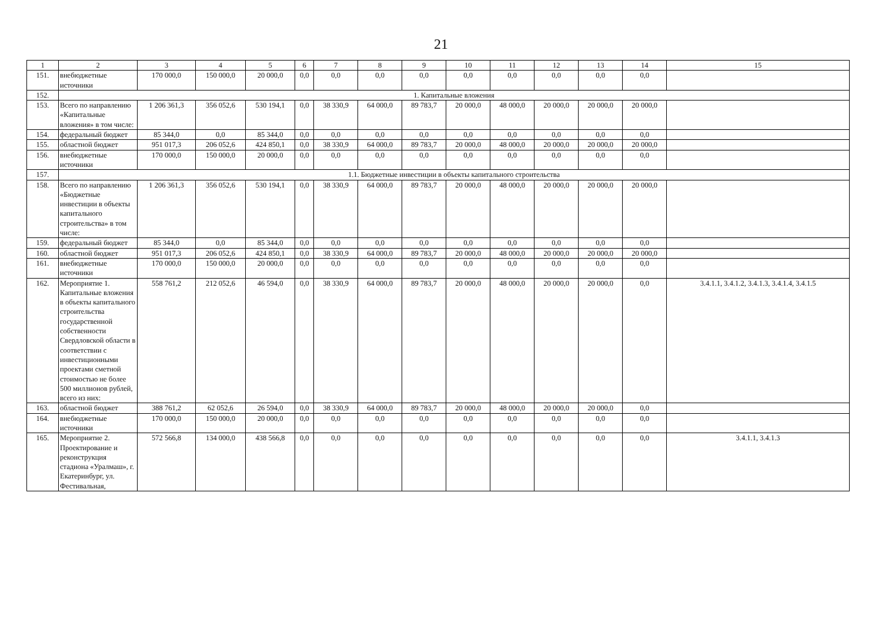21
| 1 | 2 | 3 | 4 | 5 | 6 | 7 | 8 | 9 | 10 | 11 | 12 | 13 | 14 | 15 |
| 151. | внебюджетные источники | 170 000,0 | 150 000,0 | 20 000,0 | 0,0 | 0,0 | 0,0 | 0,0 | 0,0 | 0,0 | 0,0 | 0,0 | 0,0 | |
| 152. | 1. Капитальные вложения | | | | | | | | | | | | | |
| 153. | Всего по направлению «Капитальные вложения» в том числе: | 1 206 361,3 | 356 052,6 | 530 194,1 | 0,0 | 38 330,9 | 64 000,0 | 89 783,7 | 20 000,0 | 48 000,0 | 20 000,0 | 20 000,0 | 20 000,0 | |
| 154. | федеральный бюджет | 85 344,0 | 0,0 | 85 344,0 | 0,0 | 0,0 | 0,0 | 0,0 | 0,0 | 0,0 | 0,0 | 0,0 | 0,0 | |
| 155. | областной бюджет | 951 017,3 | 206 052,6 | 424 850,1 | 0,0 | 38 330,9 | 64 000,0 | 89 783,7 | 20 000,0 | 48 000,0 | 20 000,0 | 20 000,0 | 20 000,0 | |
| 156. | внебюджетные источники | 170 000,0 | 150 000,0 | 20 000,0 | 0,0 | 0,0 | 0,0 | 0,0 | 0,0 | 0,0 | 0,0 | 0,0 | 0,0 | |
| 157. | 1.1. Бюджетные инвестиции в объекты капитального строительства | | | | | | | | | | | | | |
| 158. | Всего по направлению «Бюджетные инвестиции в объекты капитального строительства» в том числе: | 1 206 361,3 | 356 052,6 | 530 194,1 | 0,0 | 38 330,9 | 64 000,0 | 89 783,7 | 20 000,0 | 48 000,0 | 20 000,0 | 20 000,0 | 20 000,0 | |
| 159. | федеральный бюджет | 85 344,0 | 0,0 | 85 344,0 | 0,0 | 0,0 | 0,0 | 0,0 | 0,0 | 0,0 | 0,0 | 0,0 | 0,0 | |
| 160. | областной бюджет | 951 017,3 | 206 052,6 | 424 850,1 | 0,0 | 38 330,9 | 64 000,0 | 89 783,7 | 20 000,0 | 48 000,0 | 20 000,0 | 20 000,0 | 20 000,0 | |
| 161. | внебюджетные источники | 170 000,0 | 150 000,0 | 20 000,0 | 0,0 | 0,0 | 0,0 | 0,0 | 0,0 | 0,0 | 0,0 | 0,0 | 0,0 | |
| 162. | Мероприятие 1. Капитальные вложения в объекты капитального строительства государственной собственности Свердловской области в соответствии с инвестиционными проектами сметной стоимостью не более 500 миллионов рублей, всего из них: | 558 761,2 | 212 052,6 | 46 594,0 | 0,0 | 38 330,9 | 64 000,0 | 89 783,7 | 20 000,0 | 48 000,0 | 20 000,0 | 20 000,0 | 0,0 | 3.4.1.1, 3.4.1.2, 3.4.1.3, 3.4.1.4, 3.4.1.5 |
| 163. | областной бюджет | 388 761,2 | 62 052,6 | 26 594,0 | 0,0 | 38 330,9 | 64 000,0 | 89 783,7 | 20 000,0 | 48 000,0 | 20 000,0 | 20 000,0 | 0,0 | |
| 164. | внебюджетные источники | 170 000,0 | 150 000,0 | 20 000,0 | 0,0 | 0,0 | 0,0 | 0,0 | 0,0 | 0,0 | 0,0 | 0,0 | 0,0 | |
| 165. | Мероприятие 2. Проектирование и реконструкция стадиона «Уралмаш», г. Екатеринбург, ул. Фестивальная, | 572 566,8 | 134 000,0 | 438 566,8 | 0,0 | 0,0 | 0,0 | 0,0 | 0,0 | 0,0 | 0,0 | 0,0 | 0,0 | 3.4.1.1, 3.4.1.3 |